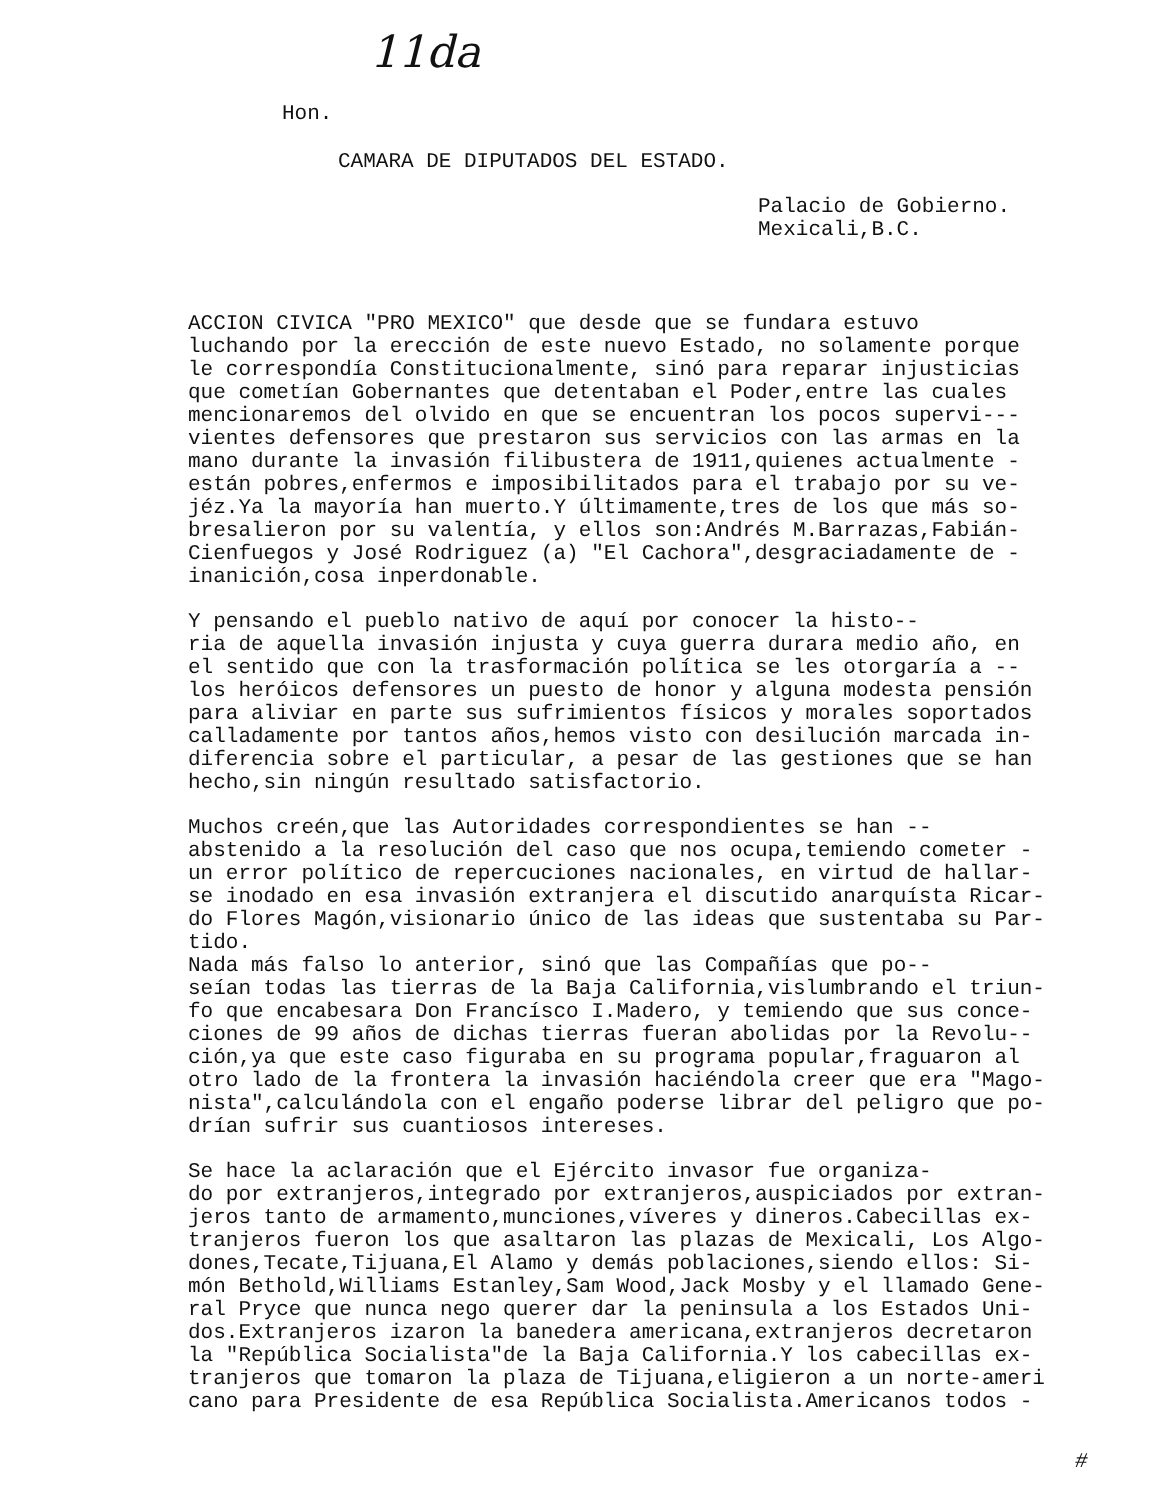11da
Hon.
CAMARA DE DIPUTADOS DEL ESTADO.
Palacio de Gobierno.
Mexicali,B.C.
ACCION CIVICA "PRO MEXICO" que desde que se fundara estuvo luchando por la erección de este nuevo Estado, no solamente porque le correspondía Constitucionalmente, sinó para reparar injusticias que cometían Gobernantes que detentaban el Poder,entre las cuales mencionaremos del olvido en que se encuentran los pocos supervi--- vientes defensores que prestaron sus servicios con las armas en la mano durante la invasión filibustera de 1911,quienes actualmente - están pobres,enfermos e imposibilitados para el trabajo por su ve- jéz.Ya la mayoría han muerto.Y últimamente,tres de los que más so- bresalieron por su valentía, y ellos son:Andrés M.Barrazas,Fabián- Cienfuegos y José Rodriguez (a) "El Cachora",desgraciadamente de - inanición,cosa inperdonable.
Y pensando el pueblo nativo de aquí por conocer la histo-- ria de aquella invasión injusta y cuya guerra durara medio año, en el sentido que con la trasformación política se les otorgaría a -- los heróicos defensores un puesto de honor y alguna modesta pensión para aliviar en parte sus sufrimientos físicos y morales soportados calladamente por tantos años,hemos visto con desilución marcada in- diferencia sobre el particular, a pesar de las gestiones que se han hecho,sin ningún resultado satisfactorio.
Muchos creén,que las Autoridades correspondientes se han -- abstenido a la resolución del caso que nos ocupa,temiendo cometer - un error político de repercuciones nacionales, en virtud de hallar- se inodado en esa invasión extranjera el discutido anarquísta Ricar- do Flores Magón,visionario único de las ideas que sustentaba su Par- tido.
Nada más falso lo anterior, sinó que las Compañías que po-- seían todas las tierras de la Baja California,vislumbrando el triun- fo que encabesara Don Francísco I.Madero, y temiendo que sus conce- ciones de 99 años de dichas tierras fueran abolidas por la Revolu-- ción,ya que este caso figuraba en su programa popular,fraguaron al otro lado de la frontera la invasión haciéndola creer que era "Mago- nista",calculándola con el engaño poderse librar del peligro que po- drían sufrir sus cuantiosos intereses.
Se hace la aclaración que el Ejército invasor fue organiza- do por extranjeros,integrado por extranjeros,auspiciados por extran- jeros tanto de armamento,munciones,víveres y dineros.Cabecillas ex- tranjeros fueron los que asaltaron las plazas de Mexicali, Los Algo- dones,Tecate,Tijuana,El Alamo y demás poblaciones,siendo ellos: Si- món Bethold,Williams Estanley,Sam Wood,Jack Mosby y el llamado Gene- ral Pryce que nunca nego querer dar la peninsula a los Estados Uni- dos.Extranjeros izaron la banedera americana,extranjeros decretaron la "República Socialista"de la Baja California.Y los cabecillas ex- tranjeros que tomaron la plaza de Tijuana,eligieron a un norte-ameri cano para Presidente de esa República Socialista.Americanos todos -
#